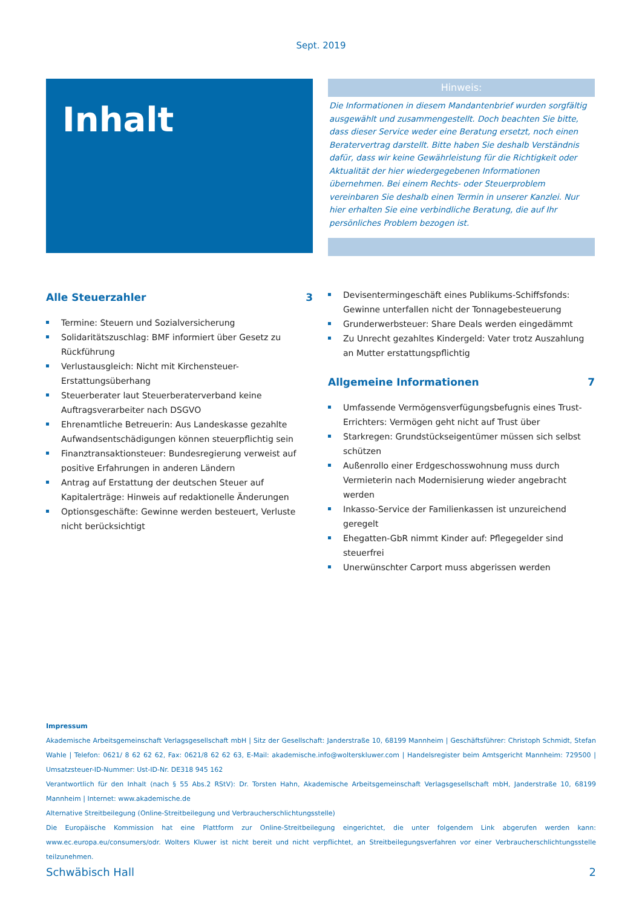Sept. 2019
Inhalt
Hinweis:
Die Informationen in diesem Mandantenbrief wurden sorgfältig ausgewählt und zusammengestellt. Doch beachten Sie bitte, dass dieser Service weder eine Beratung ersetzt, noch einen Beratervertrag darstellt. Bitte haben Sie deshalb Verständnis dafür, dass wir keine Gewährleistung für die Richtigkeit oder Aktualität der hier wiedergegebenen Informationen übernehmen. Bei einem Rechts- oder Steuerproblem vereinbaren Sie deshalb einen Termin in unserer Kanzlei. Nur hier erhalten Sie eine verbindliche Beratung, die auf Ihr persönliches Problem bezogen ist.
Alle Steuerzahler 3
Termine: Steuern und Sozialversicherung
Solidaritätszuschlag: BMF informiert über Gesetz zu Rückführung
Verlustausgleich: Nicht mit Kirchensteuer-Erstattungsüberhang
Steuerberater laut Steuerberaterverband keine Auftragsverarbeiter nach DSGVO
Ehrenamtliche Betreuerin: Aus Landeskasse gezahlte Aufwandsentschädigungen können steuerpflichtig sein
Finanztransaktionsteuer: Bundesregierung verweist auf positive Erfahrungen in anderen Ländern
Antrag auf Erstattung der deutschen Steuer auf Kapitalerträge: Hinweis auf redaktionelle Änderungen
Optionsgeschäfte: Gewinne werden besteuert, Verluste nicht berücksichtigt
Devisentermingeschäft eines Publikums-Schiffsfonds: Gewinne unterfallen nicht der Tonnagebesteuerung
Grunderwerbsteuer: Share Deals werden eingedämmt
Zu Unrecht gezahltes Kindergeld: Vater trotz Auszahlung an Mutter erstattungspflichtig
Allgemeine Informationen 7
Umfassende Vermögensverfügungsbefugnis eines Trust-Errichters: Vermögen geht nicht auf Trust über
Starkregen: Grundstückseigentümer müssen sich selbst schützen
Außenrollo einer Erdgeschosswohnung muss durch Vermieterin nach Modernisierung wieder angebracht werden
Inkasso-Service der Familienkassen ist unzureichend geregelt
Ehegatten-GbR nimmt Kinder auf: Pflegegelder sind steuerfrei
Unerwünschter Carport muss abgerissen werden
Impressum
Akademische Arbeitsgemeinschaft Verlagsgesellschaft mbH | Sitz der Gesellschaft: Janderstraße 10, 68199 Mannheim | Geschäftsführer: Christoph Schmidt, Stefan Wahle | Telefon: 0621/ 8 62 62 62, Fax: 0621/8 62 62 63, E-Mail: akademische.info@wolterskluwer.com | Handelsregister beim Amtsgericht Mannheim: 729500 | Umsatzsteuer-ID-Nummer: Ust-ID-Nr. DE318 945 162
Verantwortlich für den Inhalt (nach § 55 Abs.2 RStV): Dr. Torsten Hahn, Akademische Arbeitsgemeinschaft Verlagsgesellschaft mbH, Janderstraße 10, 68199 Mannheim | Internet: www.akademische.de
Alternative Streitbeilegung (Online-Streitbeilegung und Verbraucherschlichtungsstelle)
Die Europäische Kommission hat eine Plattform zur Online-Streitbeilegung eingerichtet, die unter folgendem Link abgerufen werden kann: www.ec.europa.eu/consumers/odr. Wolters Kluwer ist nicht bereit und nicht verpflichtet, an Streitbeilegungsverfahren vor einer Verbraucherschlichtungsstelle teilzunehmen.
Schwäbisch Hall 2